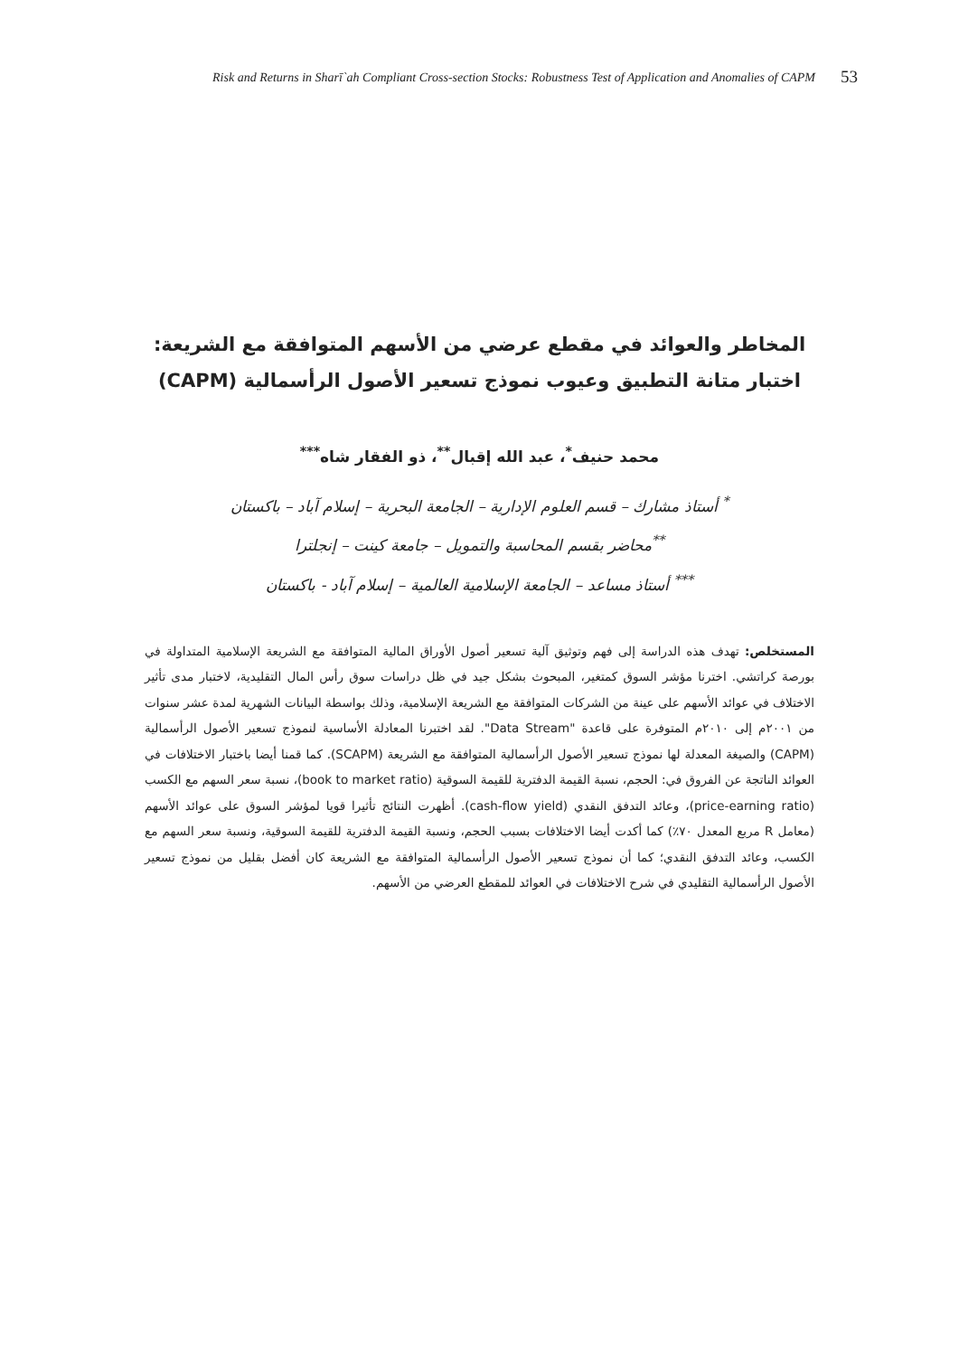Risk and Returns in Sharī`ah Compliant Cross-section Stocks: Robustness Test of Application and Anomalies of CAPM 53
المخاطر والعوائد في مقطع عرضي من الأسهم المتوافقة مع الشريعة:
اختبار متانة التطبيق وعيوب نموذج تسعير الأصول الرأسمالية (CAPM)
محمد حنيف<sup>*</sup>، عبد الله إقبال<sup>**</sup>، ذو الفقار شاه<sup>***</sup>
<sup>*</sup> أستاذ مشارك – قسم العلوم الإدارية – الجامعة البحرية – إسلام آباد – باكستان
<sup>**</sup> محاضر بقسم المحاسبة والتمويل – جامعة كينت – إنجلترا
<sup>***</sup> أستاذ مساعد – الجامعة الإسلامية العالمية – إسلام آباد - باكستان
المستخلص: تهدف هذه الدراسة إلى فهم وتوثيق آلية تسعير أصول الأوراق المالية المتوافقة مع الشريعة الإسلامية المتداولة في بورصة كراتشي. اخترنا مؤشر السوق كمتغير، المبحوث بشكل جيد في ظل دراسات سوق رأس المال التقليدية، لاختبار مدى تأثير الاختلاف في عوائد الأسهم على عينة من الشركات المتوافقة مع الشريعة الإسلامية، وذلك بواسطة البيانات الشهرية لمدة عشر سنوات من ٢٠٠١م إلى ٢٠١٠م المتوفرة على قاعدة "Data Stream". لقد اختبرنا المعادلة الأساسية لنموذج تسعير الأصول الرأسمالية (CAPM) والصيغة المعدلة لها نموذج تسعير الأصول الرأسمالية المتوافقة مع الشريعة (SCAPM). كما قمنا أيضا باختبار الاختلافات في العوائد الناتجة عن الفروق في: الحجم، نسبة القيمة الدفترية للقيمة السوقية (book to market ratio)، نسبة سعر السهم مع الكسب (price-earning ratio)، وعائد التدفق النقدي (cash-flow yield). أظهرت النتائج تأثيرا قويا لمؤشر السوق على عوائد الأسهم (معامل R مربع المعدل ٧٠٪) كما أكدت أيضا الاختلافات بسبب الحجم، ونسبة القيمة الدفترية للقيمة السوقية، ونسبة سعر السهم مع الكسب، وعائد التدفق النقدي؛ كما أن نموذج تسعير الأصول الرأسمالية المتوافقة مع الشريعة كان أفضل بقليل من نموذج تسعير الأصول الرأسمالية التقليدي في شرح الاختلافات في العوائد للمقطع العرضي من الأسهم.